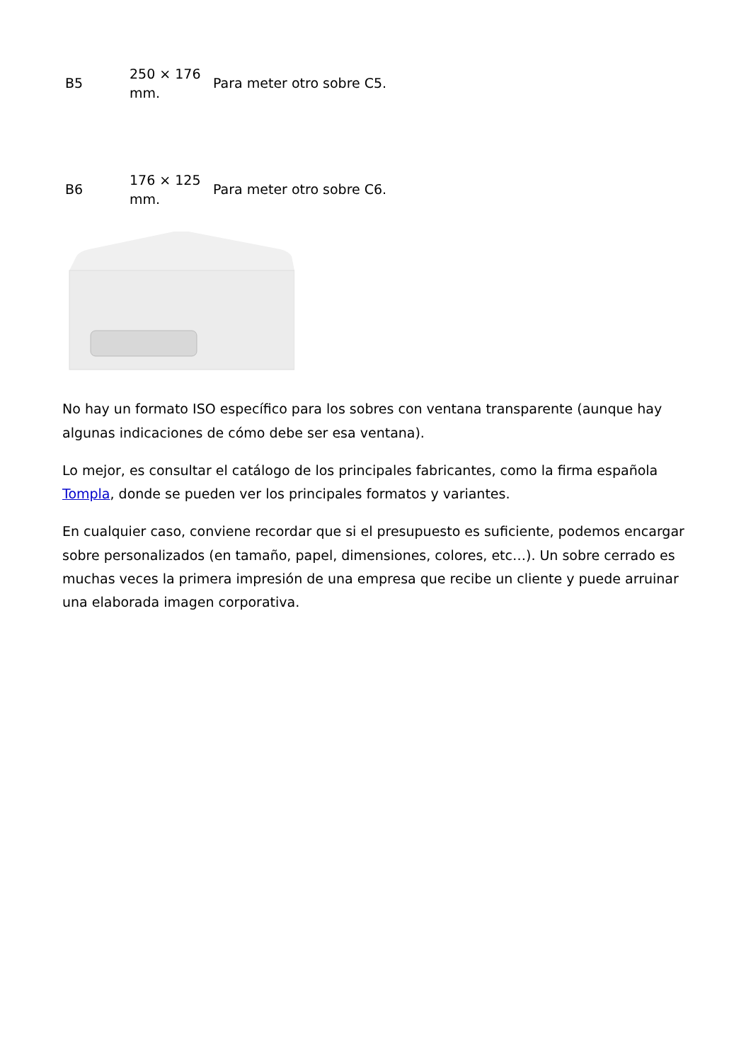| B5 | 250 × 176 mm. | Para meter otro sobre C5. |
| B6 | 176 × 125 mm. | Para meter otro sobre C6. |
No hay un formato ISO específico para los sobres con ventana transparente (aunque hay algunas indicaciones de cómo debe ser esa ventana).
Lo mejor, es consultar el catálogo de los principales fabricantes, como la firma española Tompla, donde se pueden ver los principales formatos y variantes.
En cualquier caso, conviene recordar que si el presupuesto es suficiente, podemos encargar sobre personalizados (en tamaño, papel, dimensiones, colores, etc…). Un sobre cerrado es muchas veces la primera impresión de una empresa que recibe un cliente y puede arruinar una elaborada imagen corporativa.